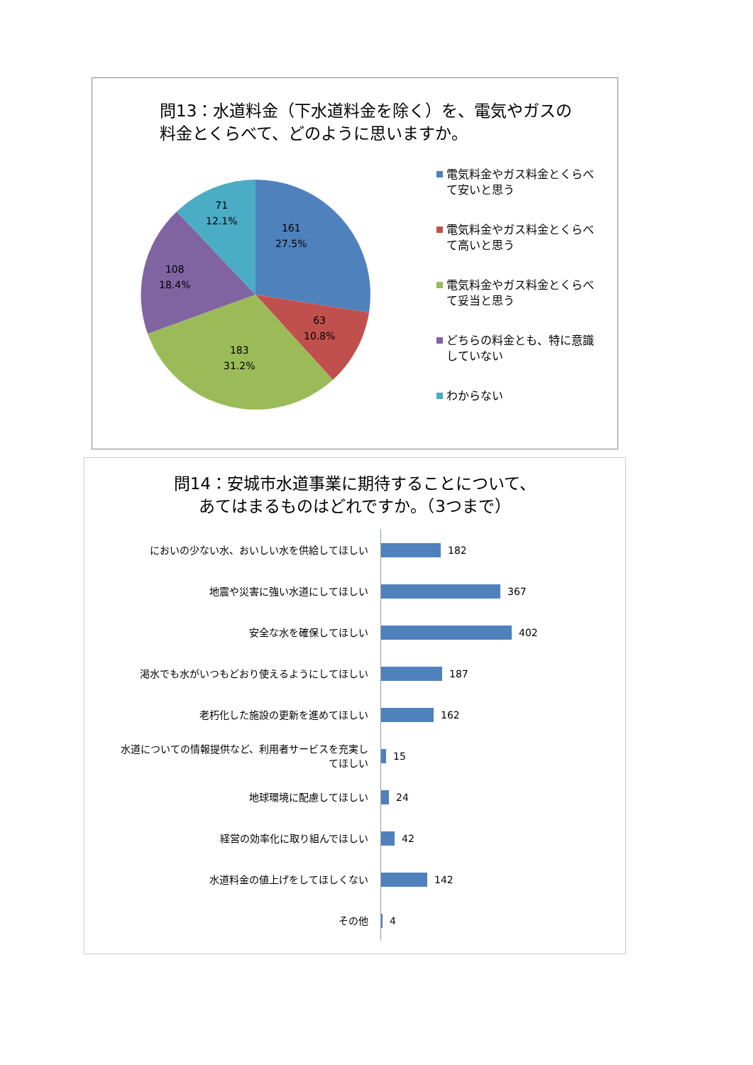問13：水道料金（下水道料金を除く）を、電気やガスの料金とくらべて、どのように思いますか。
161
27.5%
63
10.8%
183
31.2%
108
18.4%
71
12.1%
電気料金やガス料金とくらべて安いと思う
電気料金やガス料金とくらべて高いと思う
電気料金やガス料金とくらべて妥当と思う
どちらの料金とも、特に意識していない
わからない
問14：安城市水道事業に期待することについて、
あてはまるものはどれですか。（3つまで）
においの少ない水、おいしい水を供給してほしい 182
地震や災害に強い水道にしてほしい 367
安全な水を確保してほしい 402
渇水でも水がいつもどおり使えるようにしてほしい 187
老朽化した施設の更新を進めてほしい 162
水道についての情報提供など、利用者サービスを充実してほしい
15
地球環境に配慮してほしい 24
経営の効率化に取り組んでほしい 42
水道料金の値上げをしてほしくない 142
その他 4